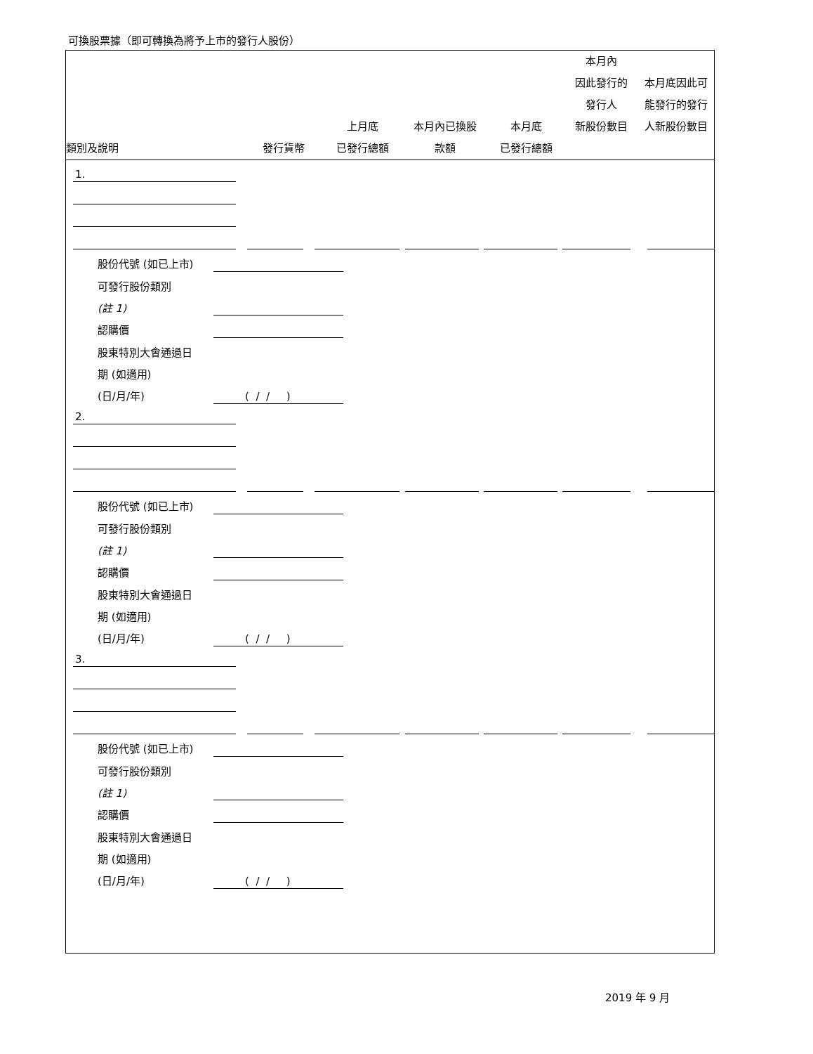可換股票據（即可轉換為將予上市的發行人股份）
| 類別及說明 | 發行貨幣 | 上月底 已發行總額 | 本月內已換股 款額 | 本月底 已發行總額 | 本月內 因此發行的 發行人 新股份數目 | 本月底因此可 能發行的發行 人新股份數目 |
| --- | --- | --- | --- | --- | --- | --- |
1.
股份代號 (如已上市)
可發行股份類別
(註 1)
認購價
股東特別大會通過日
期 (如適用)
(日/月/年) ( / / )
2.
股份代號 (如已上市)
可發行股份類別
(註 1)
認購價
股東特別大會通過日
期 (如適用)
(日/月/年) ( / / )
3.
股份代號 (如已上市)
可發行股份類別
(註 1)
認購價
股東特別大會通過日
期 (如適用)
(日/月/年) ( / / )
2019 年 9 月